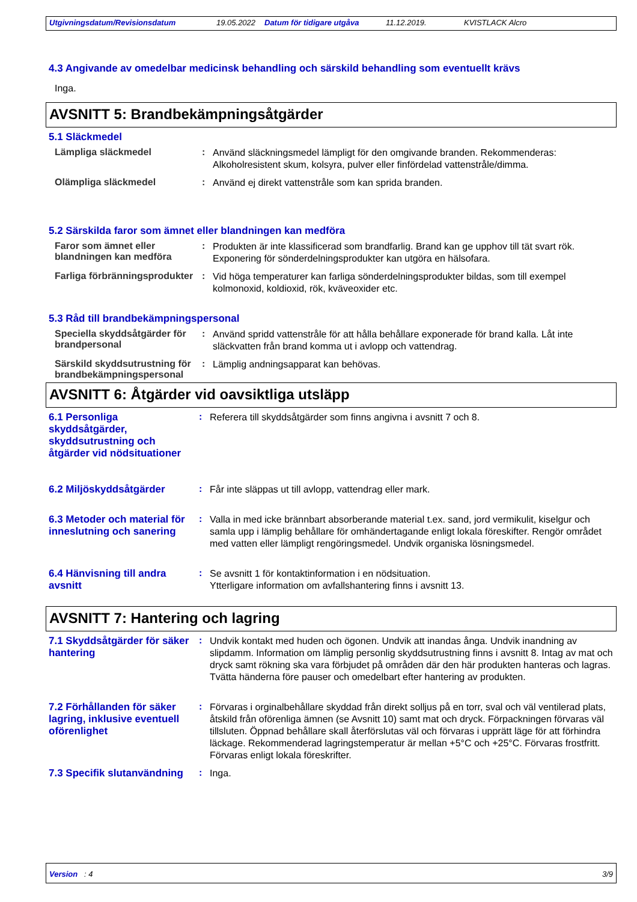Utgivningsdatum/Revisionsdatum 19.05.2022 Datum för tidigare utgåva 11.12.2019. KVISTLACK Alcro
4.3 Angivande av omedelbar medicinsk behandling och särskild behandling som eventuellt krävs
Inga.
AVSNITT 5: Brandbekämpningsåtgärder
5.1 Släckmedel
Lämpliga släckmedel :
Använd släckningsmedel lämpligt för den omgivande branden. Rekommenderas: Alkoholresistent skum, kolsyra, pulver eller finfördelad vattenstråle/dimma.
Olämpliga släckmedel :
Använd ej direkt vattenstråle som kan sprida branden.
5.2 Särskilda faror som ämnet eller blandningen kan medföra
Faror som ämnet eller blandningen kan medföra
:
Produkten är inte klassificerad som brandfarlig. Brand kan ge upphov till tät svart rök. Exponering för sönderdelningsprodukter kan utgöra en hälsofara.
Farliga förbränningsprodukter
:
Vid höga temperaturer kan farliga sönderdelningsprodukter bildas, som till exempel kolmonoxid, koldioxid, rök, kväveoxider etc.
5.3 Råd till brandbekämpningspersonal
Speciella skyddsåtgärder för brandpersonal
:
Använd spridd vattenstråle för att hålla behållare exponerade för brand kalla. Låt inte släckvatten från brand komma ut i avlopp och vattendrag.
Särskild skyddsutrustning för brandbekämpningspersonal
:
Lämplig andningsapparat kan behövas.
AVSNITT 6: Åtgärder vid oavsiktliga utsläpp
6.1 Personliga skyddsåtgärder, skyddsutrustning och åtgärder vid nödsituationer
:
Referera till skyddsåtgärder som finns angivna i avsnitt 7 och 8.
6.2 Miljöskyddsåtgärder :
Får inte släppas ut till avlopp, vattendrag eller mark.
6.3 Metoder och material för inneslutning och sanering
:
Valla in med icke brännbart absorberande material t.ex. sand, jord vermikulit, kiselgur och samla upp i lämplig behållare för omhändertagande enligt lokala föreskifter. Rengör området med vatten eller lämpligt rengöringsmedel. Undvik organiska lösningsmedel.
6.4 Hänvisning till andra avsnitt
:
Se avsnitt 1 för kontaktinformation i en nödsituation.
Ytterligare information om avfallshantering finns i avsnitt 13.
AVSNITT 7: Hantering och lagring
7.1 Skyddsåtgärder för säker hantering
:
Undvik kontakt med huden och ögonen. Undvik att inandas ånga. Undvik inandning av slipdamm. Information om lämplig personlig skyddsutrustning finns i avsnitt 8. Intag av mat och dryck samt rökning ska vara förbjudet på områden där den här produkten hanteras och lagras. Tvätta händerna före pauser och omedelbart efter hantering av produkten.
7.2 Förhållanden för säker lagring, inklusive eventuell oförenlighet
:
Förvaras i orginalbehållare skyddad från direkt solljus på en torr, sval och väl ventilerad plats, åtskild från oförenliga ämnen (se Avsnitt 10) samt mat och dryck. Förpackningen förvaras väl tillsluten. Öppnad behållare skall återförslutas väl och förvaras i upprätt läge för att förhindra läckage. Rekommenderad lagringstemperatur är mellan +5°C och +25°C. Förvaras frostfritt. Förvaras enligt lokala föreskrifter.
7.3 Specifik slutanvändning
:
Inga.
Version : 4 3/9